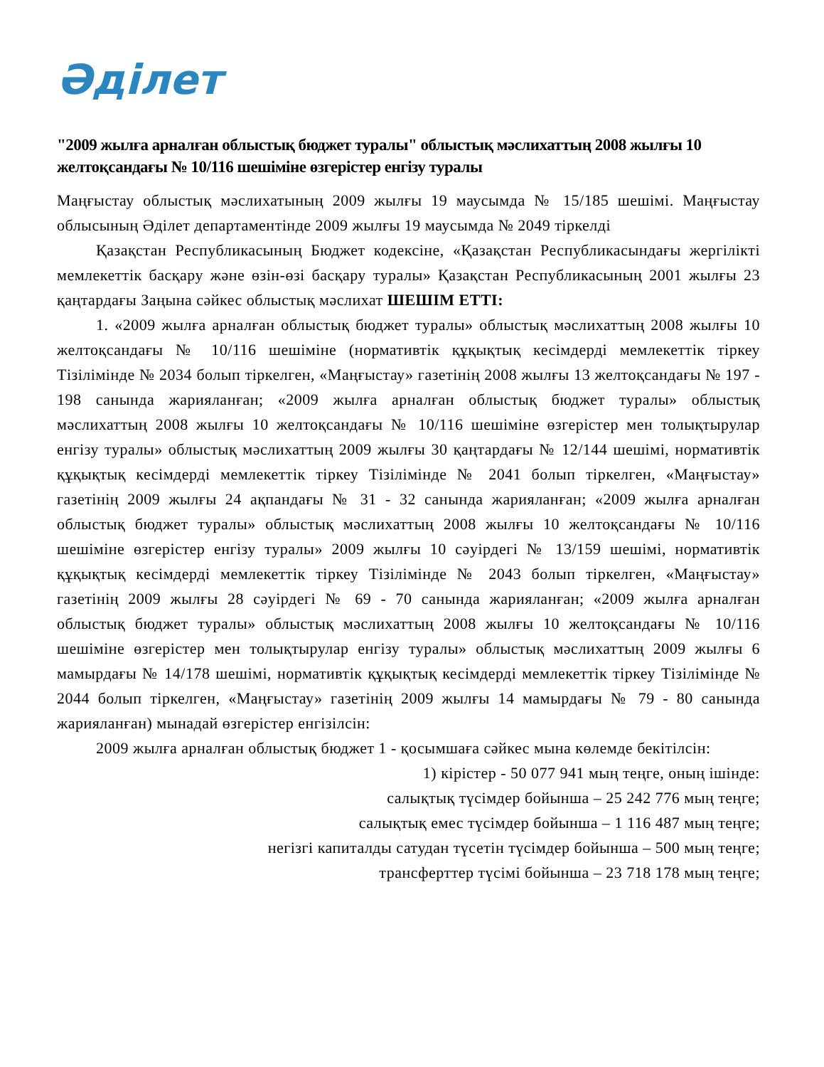Әділет
"2009 жылға арналған облыстық бюджет туралы" облыстық мәслихаттың 2008 жылғы 10 желтоқсандағы № 10/116 шешіміне өзгерістер енгізу туралы
Маңғыстау облыстық мәслихатының 2009 жылғы 19 маусымда № 15/185 шешімі. Маңғыстау облысының Әділет департаментінде 2009 жылғы 19 маусымда № 2049 тіркелді
Қазақстан Республикасының Бюджет кодексіне, «Қазақстан Республикасындағы жергілікті мемлекеттік басқару және өзін-өзі басқару туралы» Қазақстан Республикасының 2001 жылғы 23 қаңтардағы Заңына сәйкес облыстық мәслихат ШЕШІМ ЕТТІ:
1. «2009 жылға арналған облыстық бюджет туралы» облыстық мәслихаттың 2008 жылғы 10 желтоқсандағы № 10/116 шешіміне (нормативтік құқықтық кесімдерді мемлекеттік тіркеу Тізілімінде № 2034 болып тіркелген, «Маңғыстау» газетінің 2008 жылғы 13 желтоқсандағы № 197 - 198 санында жарияланған; «2009 жылға арналған облыстық бюджет туралы» облыстық мәслихаттың 2008 жылғы 10 желтоқсандағы № 10/116 шешіміне өзгерістер мен толықтырулар енгізу туралы» облыстық мәслихаттың 2009 жылғы 30 қаңтардағы № 12/144 шешімі, нормативтік құқықтық кесімдерді мемлекеттік тіркеу Тізілімінде № 2041 болып тіркелген, «Маңғыстау» газетінің 2009 жылғы 24 ақпандағы № 31 - 32 санында жарияланған; «2009 жылға арналған облыстық бюджет туралы» облыстық мәслихаттың 2008 жылғы 10 желтоқсандағы № 10/116 шешіміне өзгерістер енгізу туралы» 2009 жылғы 10 сәуірдегі № 13/159 шешімі, нормативтік құқықтық кесімдерді мемлекеттік тіркеу Тізілімінде № 2043 болып тіркелген, «Маңғыстау» газетінің 2009 жылғы 28 сәуірдегі № 69 - 70 санында жарияланған; «2009 жылға арналған облыстық бюджет туралы» облыстық мәслихаттың 2008 жылғы 10 желтоқсандағы № 10/116 шешіміне өзгерістер мен толықтырулар енгізу туралы» облыстық мәслихаттың 2009 жылғы 6 мамырдағы № 14/178 шешімі, нормативтік құқықтық кесімдерді мемлекеттік тіркеу Тізілімінде № 2044 болып тіркелген, «Маңғыстау» газетінің 2009 жылғы 14 мамырдағы № 79 - 80 санында жарияланған) мынадай өзгерістер енгізілсін:
2009 жылға арналған облыстық бюджет 1 - қосымшаға сәйкес мына көлемде бекітілсін:
1) кірістер - 50 077 941 мың теңге, оның ішінде:
салықтық түсімдер бойынша – 25 242 776 мың теңге;
салықтық емес түсімдер бойынша – 1 116 487 мың теңге;
негізгі капиталды сатудан түсетін түсімдер бойынша – 500 мың теңге;
трансферттер түсімі бойынша – 23 718 178 мың теңге;